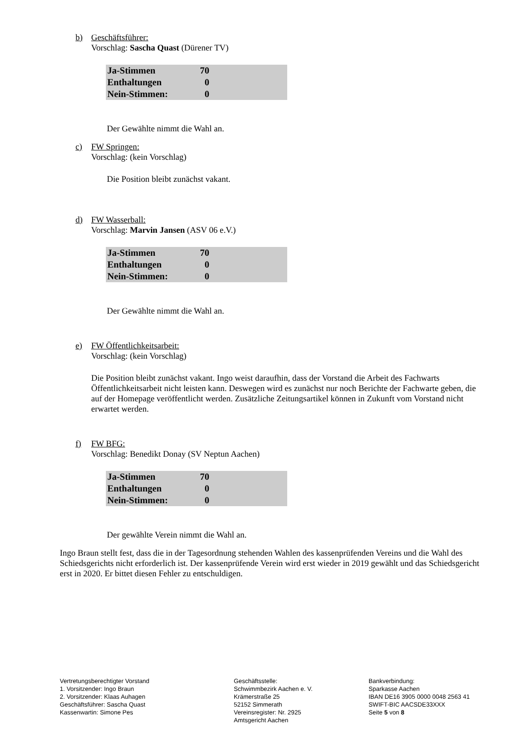b) Geschäftsführer:
Vorschlag: Sascha Quast (Dürener TV)
| Ja-Stimmen | 70 | |
| Enthaltungen | 0 | |
| Nein-Stimmen: | 0 | |
Der Gewählte nimmt die Wahl an.
c) FW Springen:
Vorschlag: (kein Vorschlag)
Die Position bleibt zunächst vakant.
d) FW Wasserball:
Vorschlag: Marvin Jansen (ASV 06 e.V.)
| Ja-Stimmen | 70 | |
| Enthaltungen | 0 | |
| Nein-Stimmen: | 0 | |
Der Gewählte nimmt die Wahl an.
e) FW Öffentlichkeitsarbeit:
Vorschlag: (kein Vorschlag)
Die Position bleibt zunächst vakant. Ingo weist daraufhin, dass der Vorstand die Arbeit des Fachwarts Öffentlichkeitsarbeit nicht leisten kann. Deswegen wird es zunächst nur noch Berichte der Fachwarte geben, die auf der Homepage veröffentlicht werden. Zusätzliche Zeitungsartikel können in Zukunft vom Vorstand nicht erwartet werden.
f) FW BFG:
Vorschlag: Benedikt Donay (SV Neptun Aachen)
| Ja-Stimmen | 70 | |
| Enthaltungen | 0 | |
| Nein-Stimmen: | 0 | |
Der gewählte Verein nimmt die Wahl an.
Ingo Braun stellt fest, dass die in der Tagesordnung stehenden Wahlen des kassenprüfenden Vereins und die Wahl des Schiedsgerichts nicht erforderlich ist. Der kassenprüfende Verein wird erst wieder in 2019 gewählt und das Schiedsgericht erst in 2020. Er bittet diesen Fehler zu entschuldigen.
Vertretungsberechtigter Vorstand
1. Vorsitzender: Ingo Braun
2. Vorsitzender: Klaas Auhagen
Geschäftsführer: Sascha Quast
Kassenwartin: Simone Pes
Geschäftsstelle:
Schwimmbezirk Aachen e. V.
Krämerstraße 25
52152 Simmerath
Vereinsregister: Nr. 2925
Amtsgericht Aachen
Bankverbindung:
Sparkasse Aachen
IBAN DE16 3905 0000 0048 2563 41
SWIFT-BIC AACSDE33XXX
Seite 5 von 8